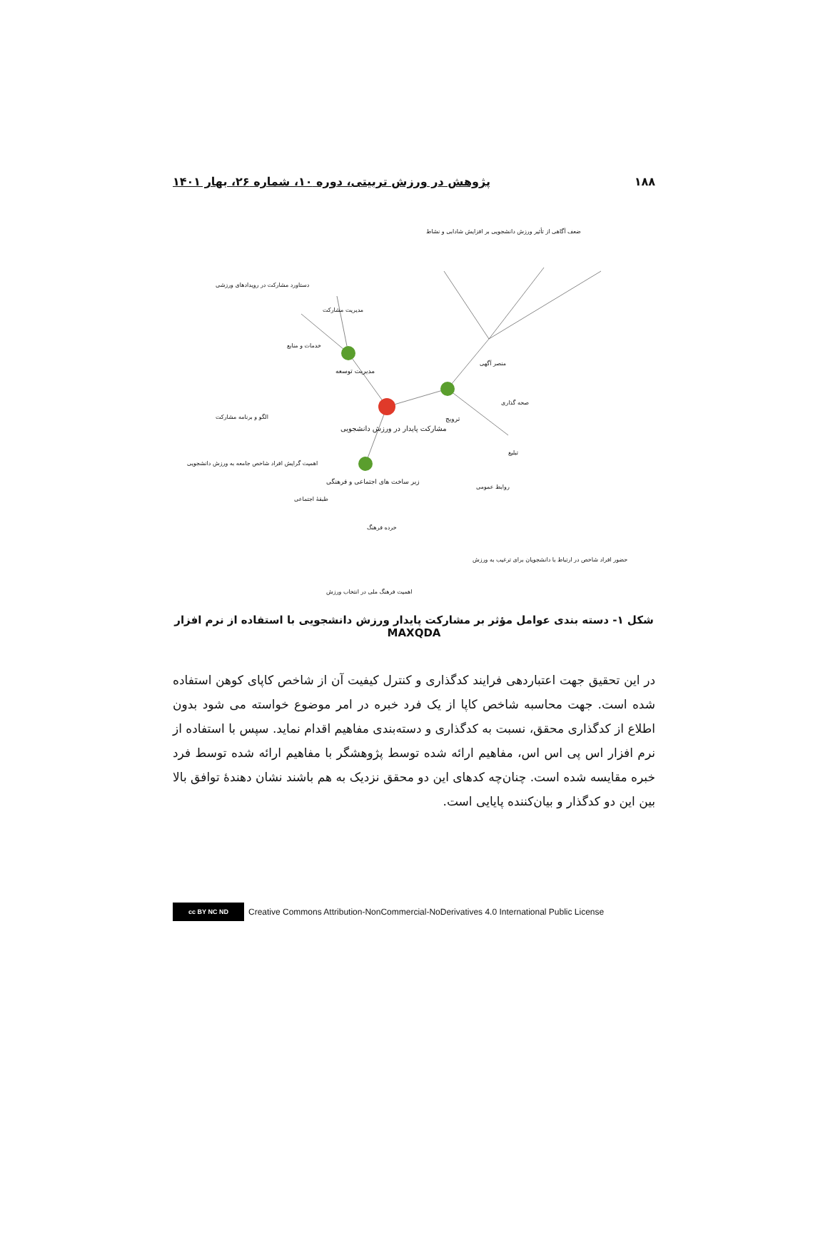۱۸۸ پژوهش در ورزش تربیتی، دوره ۱۰، شماره ۲۶، بهار ۱۴۰۱
مشارکت پایدار در ورزش دانشجویی
مدیریت توسعه
ترویج
زیر ساخت های اجتماعی و فرهنگی
مدیریت مشارکت
خدمات و منابع
منصر آگهی
صحه گذاری
تبلیغ
طبقهٔ اجتماعی
خرده فرهنگ
روابط عمومی
ضعف آگاهی از تأثیر ورزش دانشجویی بر افزایش شادابی و نشاط
دستاورد مشارکت در رویدادهای ورزشی
الگو و برنامه مشارکت
اهمیت گرایش افراد شاخص جامعه به ورزش دانشجویی
حضور افراد شاخص در ارتباط با دانشجویان برای ترغیب به ورزش
اهمیت فرهنگ ملی در انتخاب ورزش
شکل ۱- دسته بندی عوامل مؤثر بر مشارکت پایدار ورزش دانشجویی با استفاده از نرم افزار MAXQDA
در این تحقیق جهت اعتباردهی فرایند کدگذاری و کنترل کیفیت آن از شاخص کاپای کوهن استفاده شده است. جهت محاسبه شاخص کاپا از یک فرد خبره در امر موضوع خواسته می شود بدون اطلاع از کدگذاری محقق، نسبت به کدگذاری و دسته‌بندی مفاهیم اقدام نماید. سپس با استفاده از نرم افزار اس پی اس اس، مفاهیم ارائه شده توسط پژوهشگر با مفاهیم ارائه شده توسط فرد خبره مقایسه شده است. چنان‌چه کدهای این دو محقق نزدیک به هم باشند نشان دهندهٔ توافق بالا بین این دو کدگذار و بیان‌کننده پایایی است.
cc BY NC ND
Creative Commons Attribution-NonCommercial-NoDerivatives 4.0 International Public License